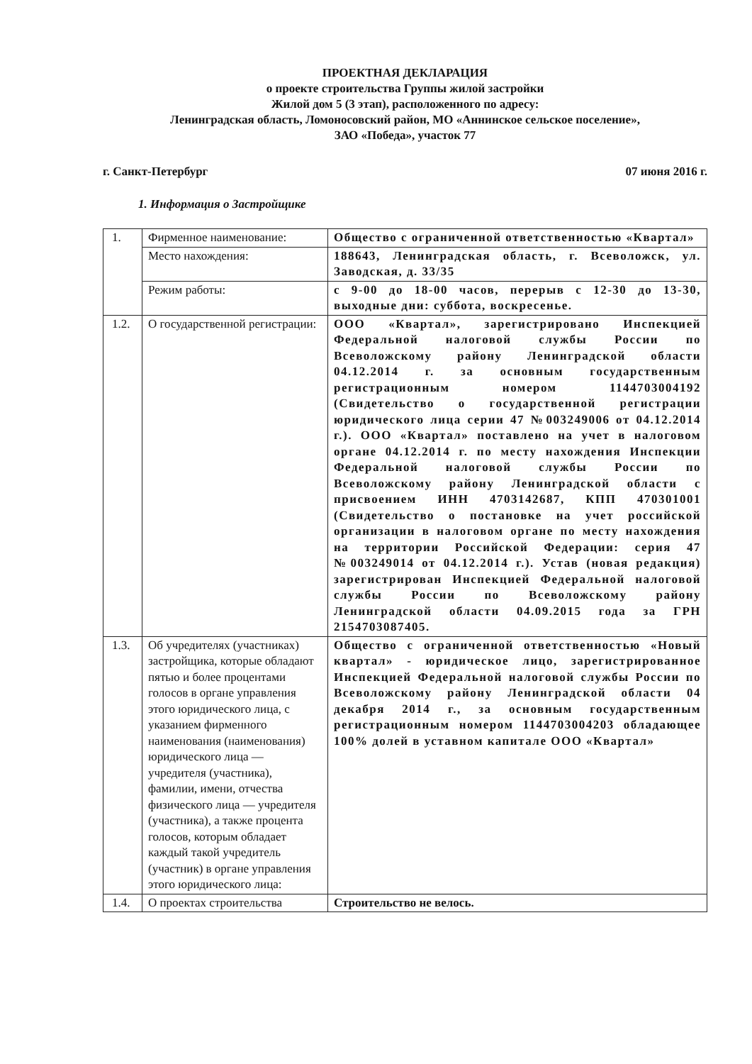ПРОЕКТНАЯ ДЕКЛАРАЦИЯ
о проекте строительства Группы жилой застройки
Жилой дом 5 (3 этап), расположенного по адресу:
Ленинградская область, Ломоносовский район, МО «Аннинское сельское поселение»,
ЗАО «Победа», участок 77
г. Санкт-Петербург 07 июня 2016 г.
1. Информация о Застройщике
| 1. | Фирменное наименование: | Общество с ограниченной ответственностью «Квартал» |
| | Место нахождения: | 188643, Ленинградская область, г. Всеволожск, ул. Заводская, д. 33/35 |
| | Режим работы: | с 9-00 до 18-00 часов, перерыв с 12-30 до 13-30, выходные дни: суббота, воскресенье. |
| 1.2. | О государственной регистрации: | ООО «Квартал», зарегистрировано Инспекцией Федеральной налоговой службы России по Всеволожскому району Ленинградской области 04.12.2014 г. за основным государственным регистрационным номером 1144703004192 (Свидетельство о государственной регистрации юридического лица серии 47 №003249006 от 04.12.2014 г.). ООО «Квартал» поставлено на учет в налоговом органе 04.12.2014 г. по месту нахождения Инспекции Федеральной налоговой службы России по Всеволожскому району Ленинградской области с присвоением ИНН 4703142687, КПП 470301001 (Свидетельство о постановке на учет российской организации в налоговом органе по месту нахождения на территории Российской Федерации: серия 47 №003249014 от 04.12.2014 г.). Устав (новая редакция) зарегистрирован Инспекцией Федеральной налоговой службы России по Всеволожскому району Ленинградской области 04.09.2015 года за ГРН 2154703087405. |
| 1.3. | Об учредителях (участниках) застройщика, которые обладают пятью и более процентами голосов в органе управления этого юридического лица, с указанием фирменного наименования (наименования) юридического лица — учредителя (участника), фамилии, имени, отчества физического лица — учредителя (участника), а также процента голосов, которым обладает каждый такой учредитель (участник) в органе управления этого юридического лица: | Общество с ограниченной ответственностью «Новый квартал» - юридическое лицо, зарегистрированное Инспекцией Федеральной налоговой службы России по Всеволожскому району Ленинградской области 04 декабря 2014 г., за основным государственным регистрационным номером 1144703004203 обладающее 100% долей в уставном капитале ООО «Квартал» |
| 1.4. | О проектах строительства | Строительство не велось. |